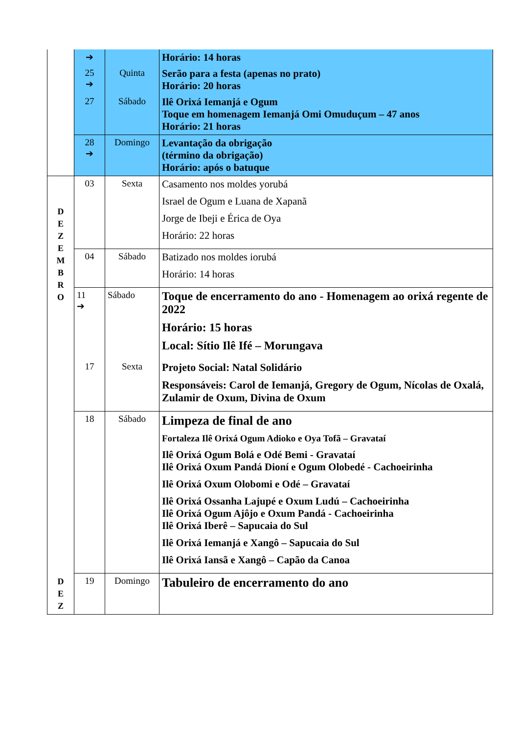| | ➔ | | Horário: 14 horas |
| | 25 ➔ | Quinta | Serão para a festa (apenas no prato) Horário: 20 horas |
| | 27 | Sábado | Ilê Orixá Iemanjá e Ogum Toque em homenagem Iemanjá Omi Omuduçum – 47 anos Horário: 21 horas |
| | 28 ➔ | Domingo | Levantação da obrigação (término da obrigação) Horário: após o batuque |
| D E Z E M B R O | 03 | Sexta | Casamento nos moldes yorubá Israel de Ogum e Luana de Xapanã Jorge de Ibeji e Érica de Oya Horário: 22 horas |
| | 04 | Sábado | Batizado nos moldes iorubá Horário: 14 horas |
| | 11 ➔ | Sábado | Toque de encerramento do ano - Homenagem ao orixá regente de 2022 Horário: 15 horas Local: Sítio Ilê Ifé – Morungava |
| | 17 | Sexta | Projeto Social: Natal Solidário Responsáveis: Carol de Iemanjá, Gregory de Ogum, Nícolas de Oxalá, Zulamir de Oxum, Divina de Oxum |
| | 18 | Sábado | Limpeza de final de ano Fortaleza Ilê Orixá Ogum Adioko e Oya Tofã – Gravataí Ilê Orixá Ogum Bolá e Odé Bemi - Gravataí Ilê Orixá Oxum Pandá Dioní e Ogum Olobedé - Cachoeirinha Ilê Orixá Oxum Olobomi e Odé – Gravataí Ilê Orixá Ossanha Lajupé e Oxum Ludú – Cachoeirinha Ilê Orixá Ogum Ajôjo e Oxum Pandá - Cachoeirinha Ilê Orixá Iberê – Sapucaia do Sul Ilê Orixá Iemanjá e Xangô – Sapucaia do Sul Ilê Orixá Iansã e Xangô – Capão da Canoa |
| D E Z | 19 | Domingo | Tabuleiro de encerramento do ano |